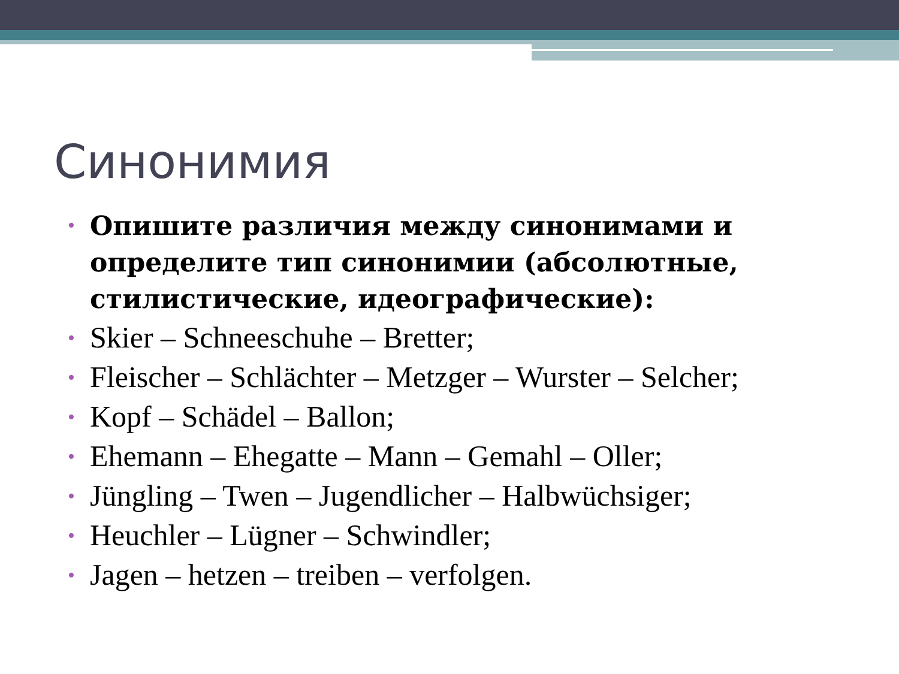Синонимия
• Опишите различия между синонимами и определите тип синонимии (абсолютные, стилистические, идеографические):
• Skier – Schneeschuhe – Bretter;
• Fleischer – Schlächter – Metzger – Wurster – Selcher;
• Kopf – Schädel – Ballon;
• Ehemann – Ehegatte – Mann – Gemahl – Oller;
• Jüngling – Twen – Jugendlicher – Halbwüchsiger;
• Heuchler – Lügner – Schwindler;
• Jagen – hetzen – treiben – verfolgen.